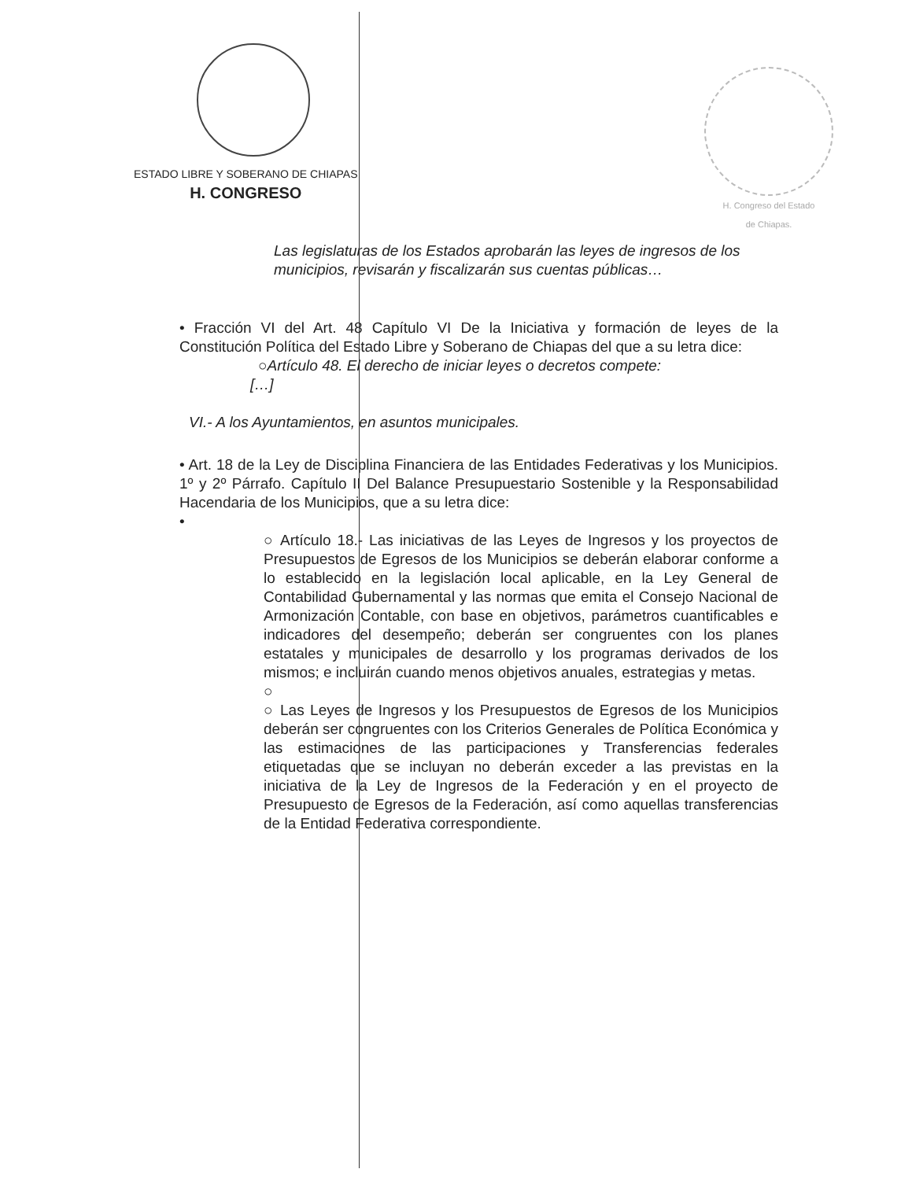ESTADO LIBRE Y SOBERANO DE CHIAPAS
H. CONGRESO
H. Congreso del Estado
de Chiapas.
Las legislaturas de los Estados aprobarán las leyes de ingresos de los municipios, revisarán y fiscalizarán sus cuentas públicas…
• Fracción VI del Art. 48 Capítulo VI De la Iniciativa y formación de leyes de la Constitución Política del Estado Libre y Soberano de Chiapas del que a su letra dice:
○Artículo 48. El derecho de iniciar leyes o decretos compete:
[…]
VI.- A los Ayuntamientos, en asuntos municipales.
• Art. 18 de la Ley de Disciplina Financiera de las Entidades Federativas y los Municipios. 1º y 2º Párrafo. Capítulo II Del Balance Presupuestario Sostenible y la Responsabilidad Hacendaria de los Municipios, que a su letra dice:
•
○ Artículo 18.- Las iniciativas de las Leyes de Ingresos y los proyectos de Presupuestos de Egresos de los Municipios se deberán elaborar conforme a lo establecido en la legislación local aplicable, en la Ley General de Contabilidad Gubernamental y las normas que emita el Consejo Nacional de Armonización Contable, con base en objetivos, parámetros cuantificables e indicadores del desempeño; deberán ser congruentes con los planes estatales y municipales de desarrollo y los programas derivados de los mismos; e incluirán cuando menos objetivos anuales, estrategias y metas.
○
○ Las Leyes de Ingresos y los Presupuestos de Egresos de los Municipios deberán ser congruentes con los Criterios Generales de Política Económica y las estimaciones de las participaciones y Transferencias federales etiquetadas que se incluyan no deberán exceder a las previstas en la iniciativa de la Ley de Ingresos de la Federación y en el proyecto de Presupuesto de Egresos de la Federación, así como aquellas transferencias de la Entidad Federativa correspondiente.